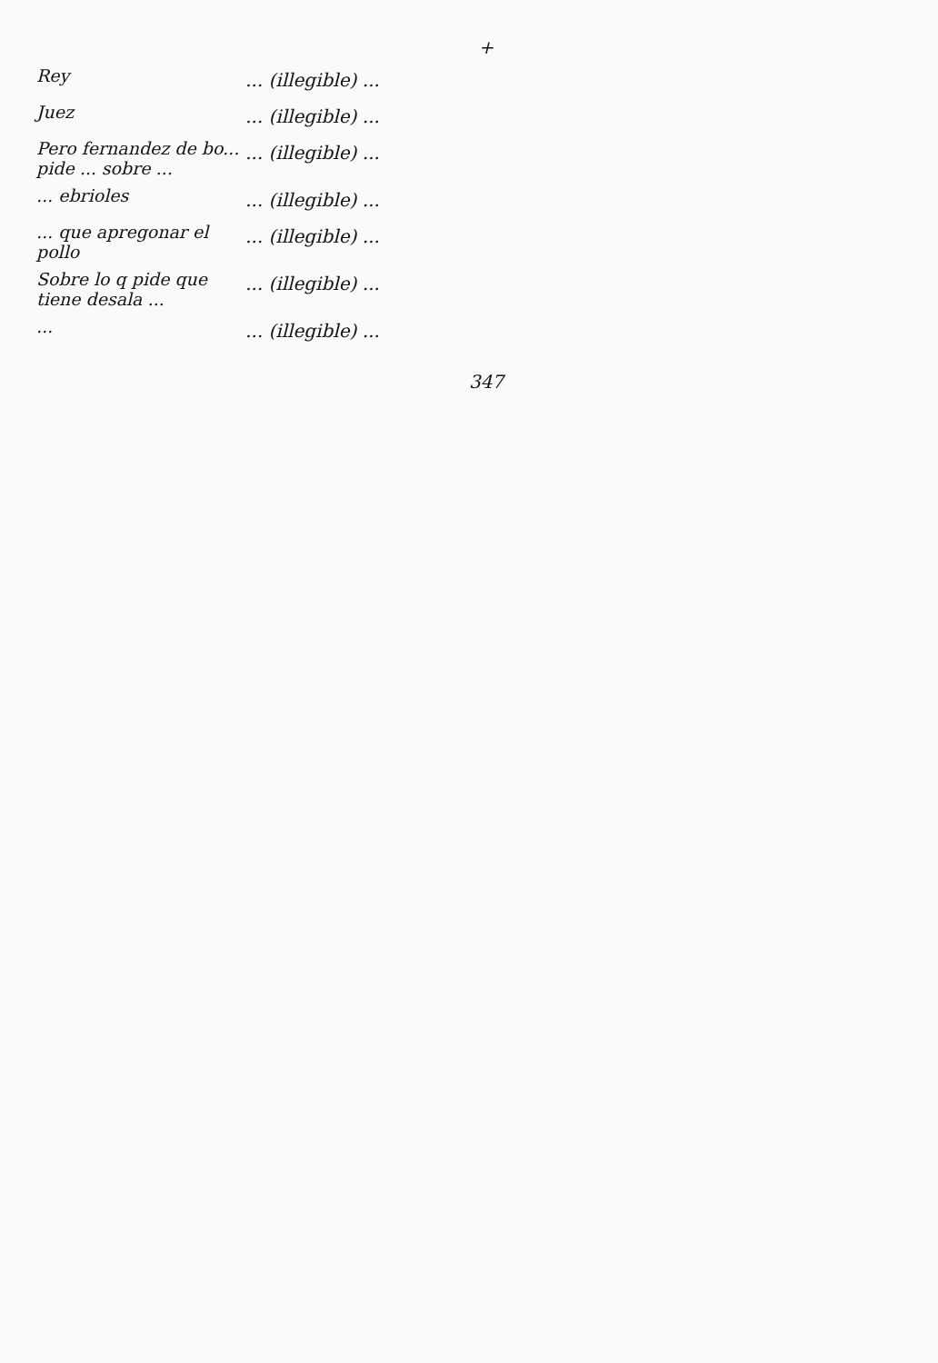+
Rey
... (illegible) ...
Juez
... (illegible) ...
Pero fernandez de bo... pide ... sobre ...
... (illegible) ...
... ebrioles
... (illegible) ...
... que apregonar el pollo
... (illegible) ...
Sobre lo q pide que tiene desala ...
... (illegible) ...
...
... (illegible) ...
347